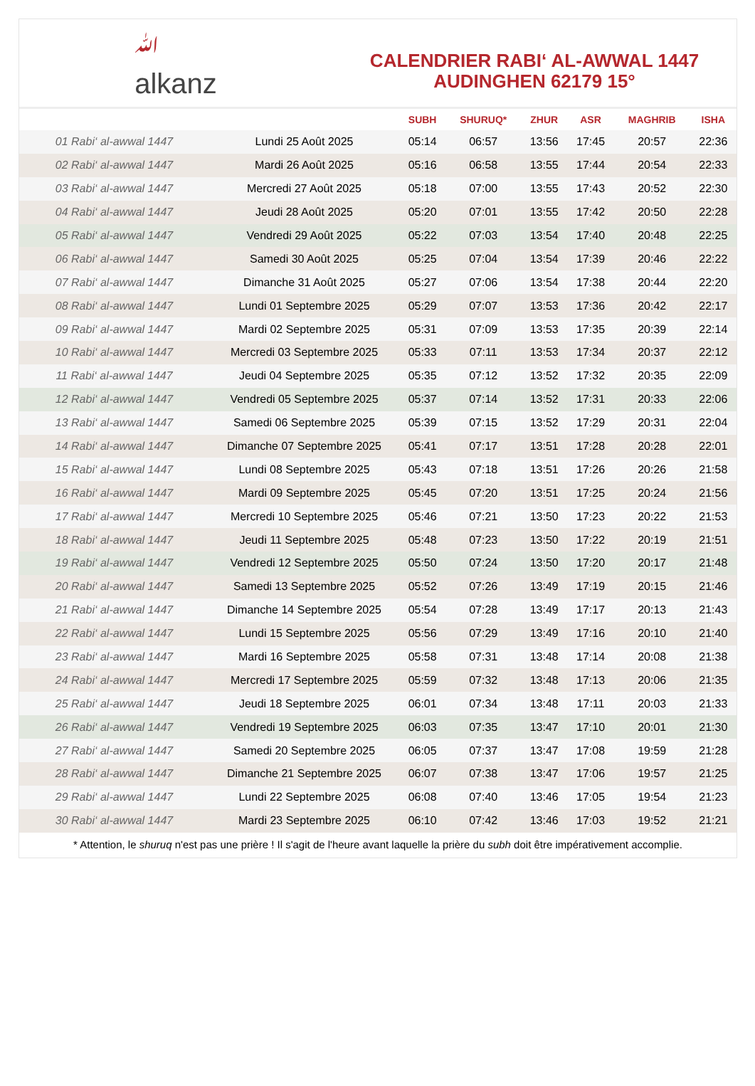ﷲ
alkanz
CALENDRIER RABI‘ AL-AWWAL 1447
AUDINGHEN 62179 15°
| | | SUBH | SHURUQ* | ZHUR | ASR | MAGHRIB | ISHA |
| --- | --- | --- | --- | --- | --- | --- | --- |
| 01 Rabi‘ al-awwal 1447 | Lundi 25 Août 2025 | 05:14 | 06:57 | 13:56 | 17:45 | 20:57 | 22:36 |
| 02 Rabi‘ al-awwal 1447 | Mardi 26 Août 2025 | 05:16 | 06:58 | 13:55 | 17:44 | 20:54 | 22:33 |
| 03 Rabi‘ al-awwal 1447 | Mercredi 27 Août 2025 | 05:18 | 07:00 | 13:55 | 17:43 | 20:52 | 22:30 |
| 04 Rabi‘ al-awwal 1447 | Jeudi 28 Août 2025 | 05:20 | 07:01 | 13:55 | 17:42 | 20:50 | 22:28 |
| 05 Rabi‘ al-awwal 1447 | Vendredi 29 Août 2025 | 05:22 | 07:03 | 13:54 | 17:40 | 20:48 | 22:25 |
| 06 Rabi‘ al-awwal 1447 | Samedi 30 Août 2025 | 05:25 | 07:04 | 13:54 | 17:39 | 20:46 | 22:22 |
| 07 Rabi‘ al-awwal 1447 | Dimanche 31 Août 2025 | 05:27 | 07:06 | 13:54 | 17:38 | 20:44 | 22:20 |
| 08 Rabi‘ al-awwal 1447 | Lundi 01 Septembre 2025 | 05:29 | 07:07 | 13:53 | 17:36 | 20:42 | 22:17 |
| 09 Rabi‘ al-awwal 1447 | Mardi 02 Septembre 2025 | 05:31 | 07:09 | 13:53 | 17:35 | 20:39 | 22:14 |
| 10 Rabi‘ al-awwal 1447 | Mercredi 03 Septembre 2025 | 05:33 | 07:11 | 13:53 | 17:34 | 20:37 | 22:12 |
| 11 Rabi‘ al-awwal 1447 | Jeudi 04 Septembre 2025 | 05:35 | 07:12 | 13:52 | 17:32 | 20:35 | 22:09 |
| 12 Rabi‘ al-awwal 1447 | Vendredi 05 Septembre 2025 | 05:37 | 07:14 | 13:52 | 17:31 | 20:33 | 22:06 |
| 13 Rabi‘ al-awwal 1447 | Samedi 06 Septembre 2025 | 05:39 | 07:15 | 13:52 | 17:29 | 20:31 | 22:04 |
| 14 Rabi‘ al-awwal 1447 | Dimanche 07 Septembre 2025 | 05:41 | 07:17 | 13:51 | 17:28 | 20:28 | 22:01 |
| 15 Rabi‘ al-awwal 1447 | Lundi 08 Septembre 2025 | 05:43 | 07:18 | 13:51 | 17:26 | 20:26 | 21:58 |
| 16 Rabi‘ al-awwal 1447 | Mardi 09 Septembre 2025 | 05:45 | 07:20 | 13:51 | 17:25 | 20:24 | 21:56 |
| 17 Rabi‘ al-awwal 1447 | Mercredi 10 Septembre 2025 | 05:46 | 07:21 | 13:50 | 17:23 | 20:22 | 21:53 |
| 18 Rabi‘ al-awwal 1447 | Jeudi 11 Septembre 2025 | 05:48 | 07:23 | 13:50 | 17:22 | 20:19 | 21:51 |
| 19 Rabi‘ al-awwal 1447 | Vendredi 12 Septembre 2025 | 05:50 | 07:24 | 13:50 | 17:20 | 20:17 | 21:48 |
| 20 Rabi‘ al-awwal 1447 | Samedi 13 Septembre 2025 | 05:52 | 07:26 | 13:49 | 17:19 | 20:15 | 21:46 |
| 21 Rabi‘ al-awwal 1447 | Dimanche 14 Septembre 2025 | 05:54 | 07:28 | 13:49 | 17:17 | 20:13 | 21:43 |
| 22 Rabi‘ al-awwal 1447 | Lundi 15 Septembre 2025 | 05:56 | 07:29 | 13:49 | 17:16 | 20:10 | 21:40 |
| 23 Rabi‘ al-awwal 1447 | Mardi 16 Septembre 2025 | 05:58 | 07:31 | 13:48 | 17:14 | 20:08 | 21:38 |
| 24 Rabi‘ al-awwal 1447 | Mercredi 17 Septembre 2025 | 05:59 | 07:32 | 13:48 | 17:13 | 20:06 | 21:35 |
| 25 Rabi‘ al-awwal 1447 | Jeudi 18 Septembre 2025 | 06:01 | 07:34 | 13:48 | 17:11 | 20:03 | 21:33 |
| 26 Rabi‘ al-awwal 1447 | Vendredi 19 Septembre 2025 | 06:03 | 07:35 | 13:47 | 17:10 | 20:01 | 21:30 |
| 27 Rabi‘ al-awwal 1447 | Samedi 20 Septembre 2025 | 06:05 | 07:37 | 13:47 | 17:08 | 19:59 | 21:28 |
| 28 Rabi‘ al-awwal 1447 | Dimanche 21 Septembre 2025 | 06:07 | 07:38 | 13:47 | 17:06 | 19:57 | 21:25 |
| 29 Rabi‘ al-awwal 1447 | Lundi 22 Septembre 2025 | 06:08 | 07:40 | 13:46 | 17:05 | 19:54 | 21:23 |
| 30 Rabi‘ al-awwal 1447 | Mardi 23 Septembre 2025 | 06:10 | 07:42 | 13:46 | 17:03 | 19:52 | 21:21 |
* Attention, le shuruq n'est pas une prière ! Il s'agit de l'heure avant laquelle la prière du subh doit être impérativement accomplie.